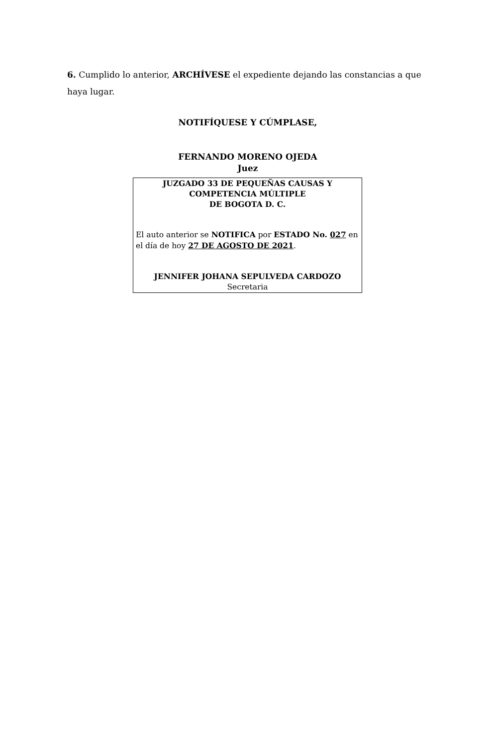6. Cumplido lo anterior, ARCHÍVESE el expediente dejando las constancias a que haya lugar.
NOTIFÍQUESE Y CÚMPLASE,
FERNANDO MORENO OJEDA
Juez
JUZGADO 33 DE PEQUEÑAS CAUSAS Y
COMPETENCIA MÚLTIPLE
DE BOGOTA D. C.
El auto anterior se NOTIFICA por ESTADO No. 027 en el día de hoy 27 DE AGOSTO DE 2021.
JENNIFER JOHANA SEPULVEDA CARDOZO
Secretaria